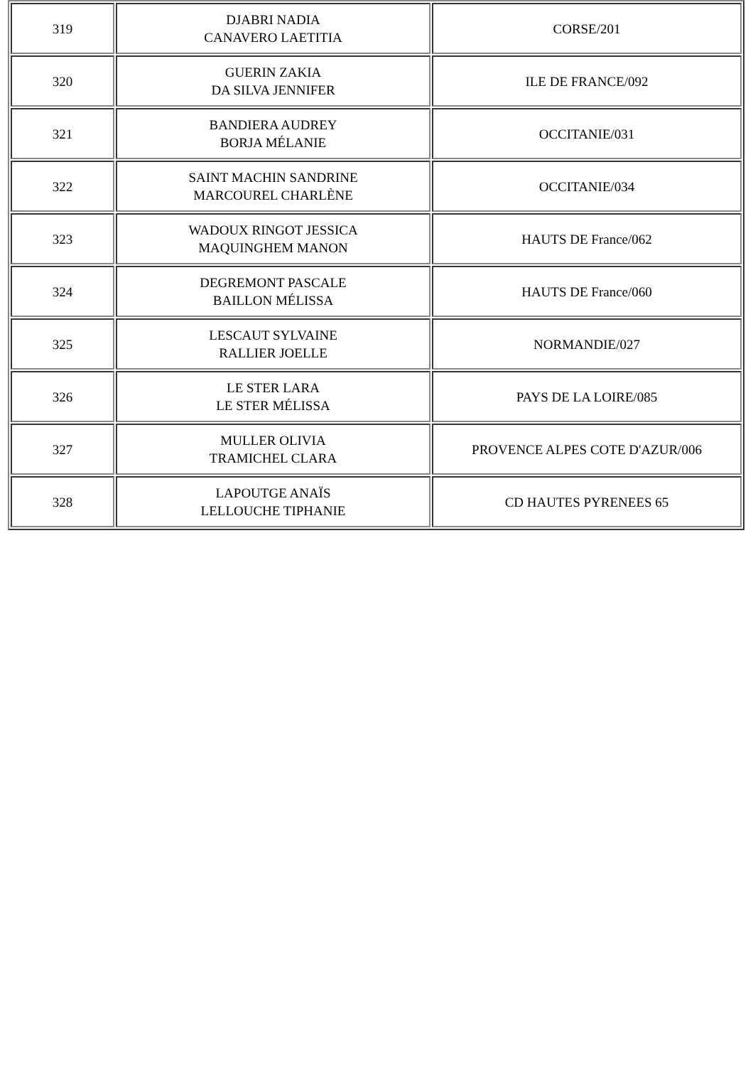| 319 | DJABRI NADIA CANAVERO LAETITIA | CORSE/201 |
| 320 | GUERIN ZAKIA DA SILVA JENNIFER | ILE DE FRANCE/092 |
| 321 | BANDIERA AUDREY BORJA MÉLANIE | OCCITANIE/031 |
| 322 | SAINT MACHIN SANDRINE MARCOUREL CHARLÈNE | OCCITANIE/034 |
| 323 | WADOUX RINGOT JESSICA MAQUINGHEM MANON | HAUTS DE France/062 |
| 324 | DEGREMONT PASCALE BAILLON MÉLISSA | HAUTS DE France/060 |
| 325 | LESCAUT SYLVAINE RALLIER JOELLE | NORMANDIE/027 |
| 326 | LE STER LARA LE STER MÉLISSA | PAYS DE LA LOIRE/085 |
| 327 | MULLER OLIVIA TRAMICHEL CLARA | PROVENCE ALPES COTE D'AZUR/006 |
| 328 | LAPOUTGE ANAÏS LELLOUCHE TIPHANIE | CD HAUTES PYRENEES 65 |